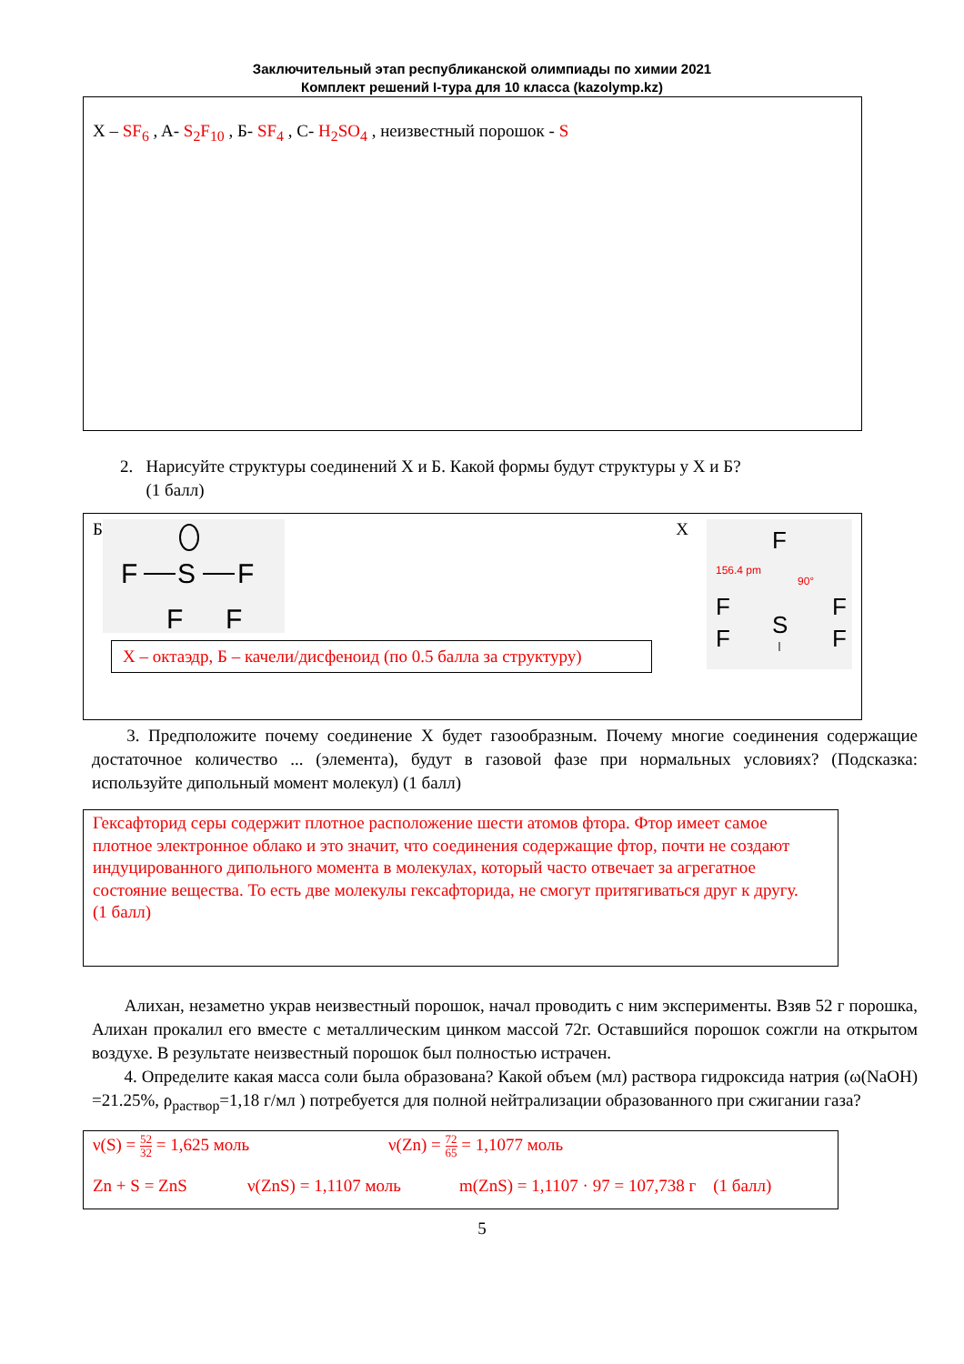Заключительный этап республиканской олимпиады по химии 2021
Комплект решений I-тура для 10 класса (kazolymp.kz)
X – SF<sub>6</sub> , A- S<sub>2</sub>F<sub>10</sub> , Б- SF<sub>4</sub> , C- H<sub>2</sub>SO<sub>4</sub> , неизвестный порошок - S
2. Нарисуйте структуры соединений X и Б. Какой формы будут структуры у X и Б?
(1 балл)
Б
F
S
F
F
F
X – октаэдр, Б – качели/дисфеноид (по 0.5 балла за структуру)
X
F
156.4 pm
90°
S
F
F
F
F
3. Предположите почему соединение X будет газообразным. Почему многие соединения содержащие достаточное количество ... (элемента), будут в газовой фазе при нормальных условиях? (Подсказка: используйте дипольный момент молекул) (1 балл)
Гексафторид серы содержит плотное расположение шести атомов фтора. Фтор имеет самое плотное электронное облако и это значит, что соединения содержащие фтор, почти не создают индуцированного дипольного момента в молекулах, который часто отвечает за агрегатное состояние вещества. То есть две молекулы гексафторида, не смогут притягиваться друг к другу.
(1 балл)
Алихан, незаметно украв неизвестный порошок, начал проводить с ним эксперименты. Взяв 52 г порошка, Алихан прокалил его вместе с металлическим цинком массой 72г. Оставшийся порошок сожгли на открытом воздухе. В результате неизвестный порошок был полностью истрачен.
4. Определите какая масса соли была образована? Какой объем (мл) раствора гидроксида натрия (ω(NaOH) =21.25%, ρ<sub>раствор</sub>=1,18 г/мл ) потребуется для полной нейтрализации образованного при сжигании газа?
ν(S) = 52 32 = 1,625 моль ν(Zn) = 72 65 = 1,1077 моль
Zn + S = ZnS ν(ZnS) = 1,1107 моль m(ZnS) = 1,1107 · 97 = 107,738 г (1 балл)
5